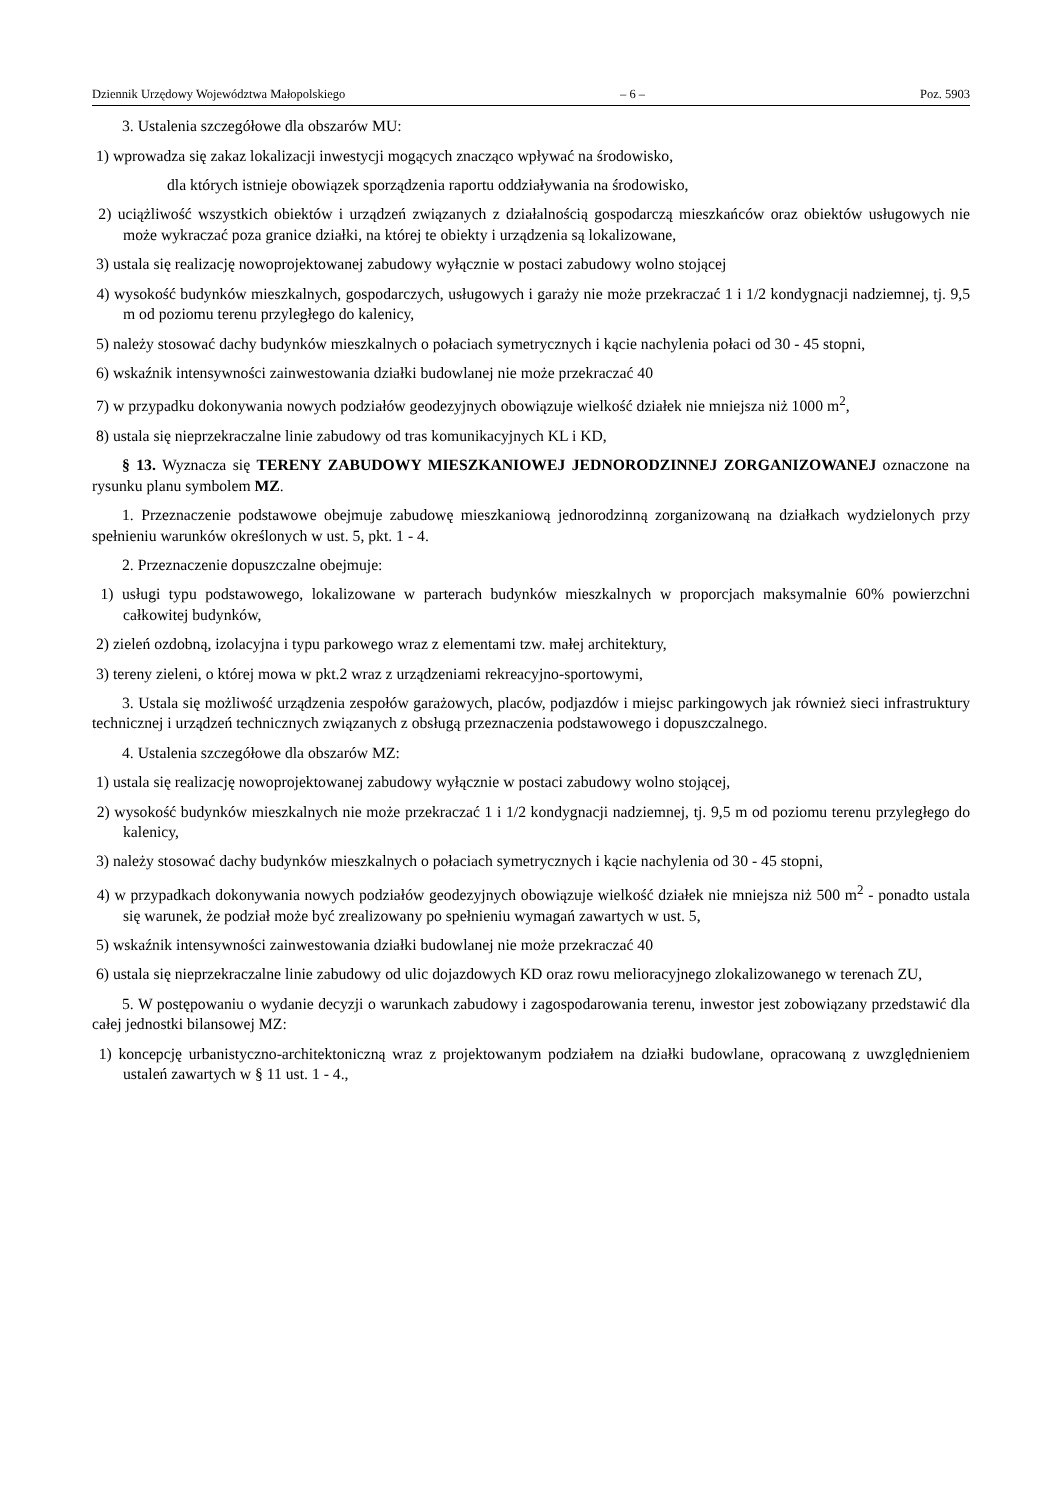Dziennik Urzędowy Województwa Małopolskiego – 6 – Poz. 5903
3. Ustalenia szczegółowe dla obszarów MU:
1) wprowadza się zakaz lokalizacji inwestycji mogących znacząco wpływać na środowisko,
dla których istnieje obowiązek sporządzenia raportu oddziaływania na środowisko,
2) uciążliwość wszystkich obiektów i urządzeń związanych z działalnością gospodarczą mieszkańców oraz obiektów usługowych nie może wykraczać poza granice działki, na której te obiekty i urządzenia są lokalizowane,
3) ustala się realizację nowoprojektowanej zabudowy wyłącznie w postaci zabudowy wolno stojącej
4) wysokość budynków mieszkalnych, gospodarczych, usługowych i garaży nie może przekraczać 1 i 1/2 kondygnacji nadziemnej, tj. 9,5 m od poziomu terenu przyległego do kalenicy,
5) należy stosować dachy budynków mieszkalnych o połaciach symetrycznych i kącie nachylenia połaci od 30 - 45 stopni,
6) wskaźnik intensywności zainwestowania działki budowlanej nie może przekraczać 40
7) w przypadku dokonywania nowych podziałów geodezyjnych obowiązuje wielkość działek nie mniejsza niż 1000 m<sup>2</sup>,
8) ustala się nieprzekraczalne linie zabudowy od tras komunikacyjnych KL i KD,
§ 13. Wyznacza się TERENY ZABUDOWY MIESZKANIOWEJ JEDNORODZINNEJ ZORGANIZOWANEJ oznaczone na rysunku planu symbolem MZ.
1. Przeznaczenie podstawowe obejmuje zabudowę mieszkaniową jednorodzinną zorganizowaną na działkach wydzielonych przy spełnieniu warunków określonych w ust. 5, pkt. 1 - 4.
2. Przeznaczenie dopuszczalne obejmuje:
1) usługi typu podstawowego, lokalizowane w parterach budynków mieszkalnych w proporcjach maksymalnie 60% powierzchni całkowitej budynków,
2) zieleń ozdobną, izolacyjna i typu parkowego wraz z elementami tzw. małej architektury,
3) tereny zieleni, o której mowa w pkt.2 wraz z urządzeniami rekreacyjno-sportowymi,
3. Ustala się możliwość urządzenia zespołów garażowych, placów, podjazdów i miejsc parkingowych jak również sieci infrastruktury technicznej i urządzeń technicznych związanych z obsługą przeznaczenia podstawowego i dopuszczalnego.
4. Ustalenia szczegółowe dla obszarów MZ:
1) ustala się realizację nowoprojektowanej zabudowy wyłącznie w postaci zabudowy wolno stojącej,
2) wysokość budynków mieszkalnych nie może przekraczać 1 i 1/2 kondygnacji nadziemnej, tj. 9,5 m od poziomu terenu przyległego do kalenicy,
3) należy stosować dachy budynków mieszkalnych o połaciach symetrycznych i kącie nachylenia od 30 - 45 stopni,
4) w przypadkach dokonywania nowych podziałów geodezyjnych obowiązuje wielkość działek nie mniejsza niż 500 m<sup>2</sup> - ponadto ustala się warunek, że podział może być zrealizowany po spełnieniu wymagań zawartych w ust. 5,
5) wskaźnik intensywności zainwestowania działki budowlanej nie może przekraczać 40
6) ustala się nieprzekraczalne linie zabudowy od ulic dojazdowych KD oraz rowu melioracyjnego zlokalizowanego w terenach ZU,
5. W postępowaniu o wydanie decyzji o warunkach zabudowy i zagospodarowania terenu, inwestor jest zobowiązany przedstawić dla całej jednostki bilansowej MZ:
1) koncepcję urbanistyczno-architektoniczną wraz z projektowanym podziałem na działki budowlane, opracowaną z uwzględnieniem ustaleń zawartych w § 11 ust. 1 - 4.,